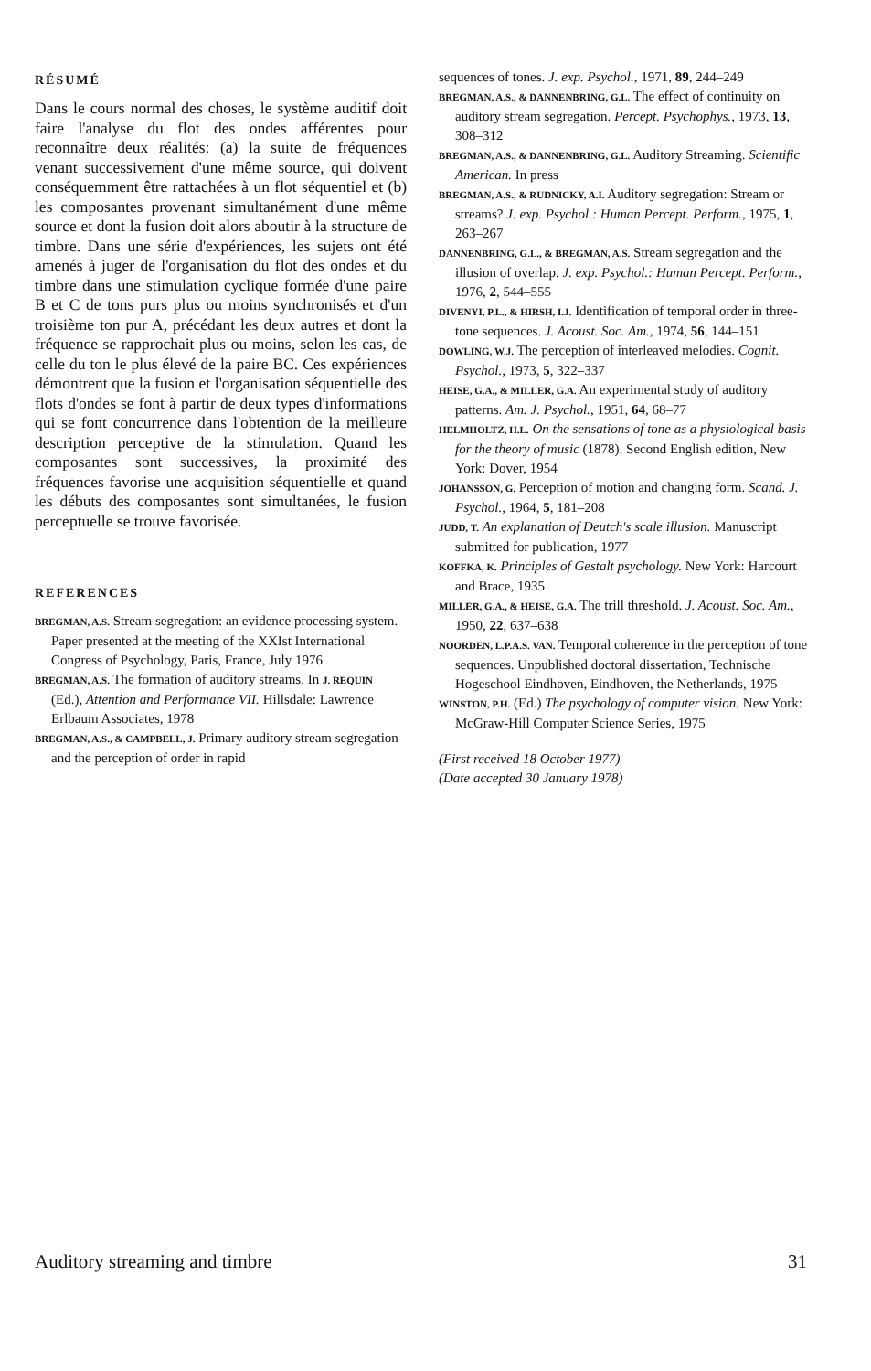RÉSUMÉ
Dans le cours normal des choses, le système auditif doit faire l'analyse du flot des ondes afférentes pour reconnaître deux réalités: (a) la suite de fréquences venant successivement d'une même source, qui doivent conséquemment être rattachées à un flot séquentiel et (b) les composantes provenant simultanément d'une même source et dont la fusion doit alors aboutir à la structure de timbre. Dans une série d'expériences, les sujets ont été amenés à juger de l'organisation du flot des ondes et du timbre dans une stimulation cyclique formée d'une paire B et C de tons purs plus ou moins synchronisés et d'un troisième ton pur A, précédant les deux autres et dont la fréquence se rapprochait plus ou moins, selon les cas, de celle du ton le plus élevé de la paire BC. Ces expériences démontrent que la fusion et l'organisation séquentielle des flots d'ondes se font à partir de deux types d'informations qui se font concurrence dans l'obtention de la meilleure description perceptive de la stimulation. Quand les composantes sont successives, la proximité des fréquences favorise une acquisition séquentielle et quand les débuts des composantes sont simultanées, le fusion perceptuelle se trouve favorisée.
REFERENCES
BREGMAN, A.S. Stream segregation: an evidence processing system. Paper presented at the meeting of the XXIst International Congress of Psychology, Paris, France, July 1976
BREGMAN, A.S. The formation of auditory streams. In J. REQUIN (Ed.), Attention and Performance VII. Hillsdale: Lawrence Erlbaum Associates, 1978
BREGMAN, A.S., & CAMPBELL, J. Primary auditory stream segregation and the perception of order in rapid
sequences of tones. J. exp. Psychol., 1971, 89, 244–249
BREGMAN, A.S., & DANNENBRING, G.L. The effect of continuity on auditory stream segregation. Percept. Psychophys., 1973, 13, 308–312
BREGMAN, A.S., & DANNENBRING, G.L. Auditory Streaming. Scientific American. In press
BREGMAN, A.S., & RUDNICKY, A.I. Auditory segregation: Stream or streams? J. exp. Psychol.: Human Percept. Perform., 1975, 1, 263–267
DANNENBRING, G.L., & BREGMAN, A.S. Stream segregation and the illusion of overlap. J. exp. Psychol.: Human Percept. Perform., 1976, 2, 544–555
DIVENYI, P.L., & HIRSH, I.J. Identification of temporal order in three-tone sequences. J. Acoust. Soc. Am., 1974, 56, 144–151
DOWLING, W.J. The perception of interleaved melodies. Cognit. Psychol., 1973, 5, 322–337
HEISE, G.A., & MILLER, G.A. An experimental study of auditory patterns. Am. J. Psychol., 1951, 64, 68–77
HELMHOLTZ, H.L. On the sensations of tone as a physiological basis for the theory of music (1878). Second English edition, New York: Dover, 1954
JOHANSSON, G. Perception of motion and changing form. Scand. J. Psychol., 1964, 5, 181–208
JUDD, T. An explanation of Deutch's scale illusion. Manuscript submitted for publication, 1977
KOFFKA, K. Principles of Gestalt psychology. New York: Harcourt and Brace, 1935
MILLER, G.A., & HEISE, G.A. The trill threshold. J. Acoust. Soc. Am., 1950, 22, 637–638
NOORDEN, L.P.A.S. VAN. Temporal coherence in the perception of tone sequences. Unpublished doctoral dissertation, Technische Hogeschool Eindhoven, Eindhoven, the Netherlands, 1975
WINSTON, P.H. (Ed.) The psychology of computer vision. New York: McGraw-Hill Computer Science Series, 1975
(First received 18 October 1977)
(Date accepted 30 January 1978)
Auditory streaming and timbre 31